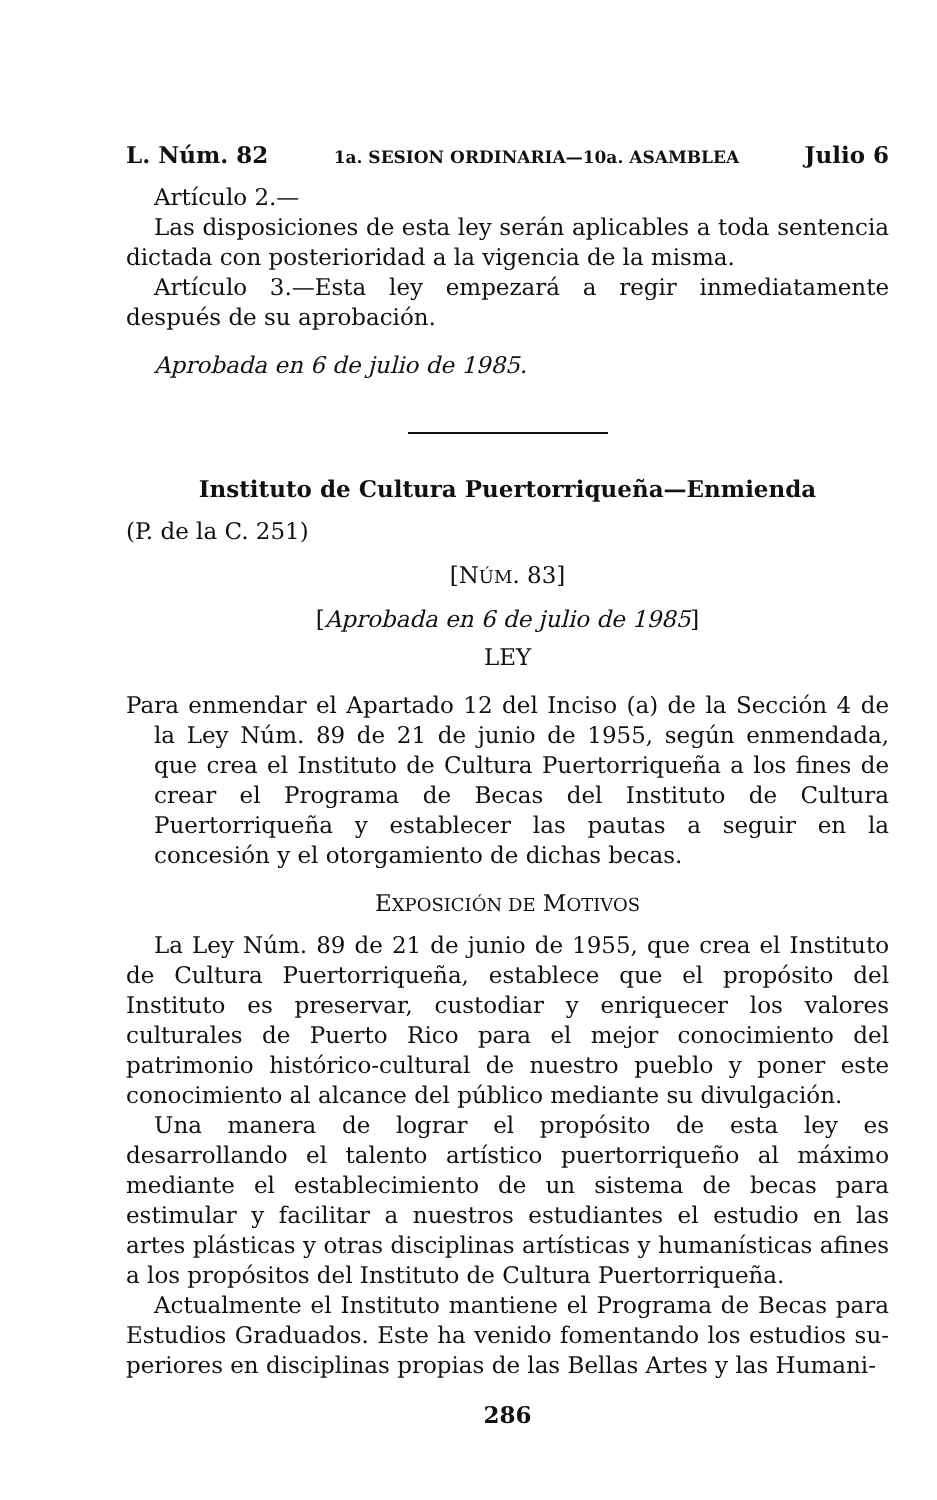L. Núm. 82 1a. SESION ORDINARIA—10a. ASAMBLEA Julio 6
Artículo 2.—
Las disposiciones de esta ley serán aplicables a toda sentencia dictada con posterioridad a la vigencia de la misma.
Artículo 3.—Esta ley empezará a regir inmediatamente después de su aprobación.
Aprobada en 6 de julio de 1985.
Instituto de Cultura Puertorriqueña—Enmienda
(P. de la C. 251)
[NÚM. 83]
[Aprobada en 6 de julio de 1985]
LEY
Para enmendar el Apartado 12 del Inciso (a) de la Sección 4 de la Ley Núm. 89 de 21 de junio de 1955, según enmendada, que crea el Instituto de Cultura Puertorriqueña a los fines de crear el Programa de Becas del Instituto de Cultura Puertorriqueña y establecer las pautas a seguir en la concesión y el otorgamiento de dichas becas.
EXPOSICIÓN DE MOTIVOS
La Ley Núm. 89 de 21 de junio de 1955, que crea el Instituto de Cultura Puertorriqueña, establece que el propósito del Instituto es preservar, custodiar y enriquecer los valores culturales de Puerto Rico para el mejor conocimiento del patrimonio histórico-cultural de nuestro pueblo y poner este conocimiento al alcance del público mediante su divulgación.
Una manera de lograr el propósito de esta ley es desarrollando el talento artístico puertorriqueño al máximo mediante el estableci­miento de un sistema de becas para estimular y facilitar a nuestros estudiantes el estudio en las artes plásticas y otras disciplinas artísticas y humanísticas afines a los propósitos del Instituto de Cultura Puertorriqueña.
Actualmente el Instituto mantiene el Programa de Becas para Estudios Graduados. Este ha venido fomentando los estudios su­periores en disciplinas propias de las Bellas Artes y las Humani-
286